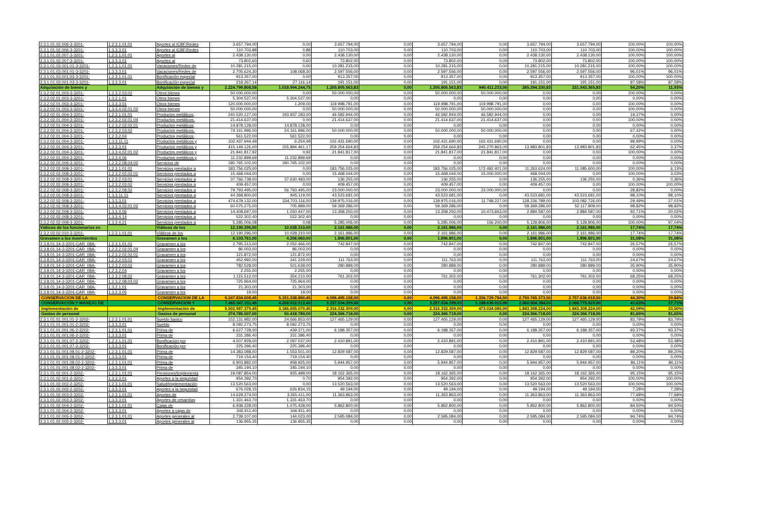| 2.3.1.01.02.006-3-3201- | 1.2.3.1.01.01 | Aportes al ICBF/Redes | 3.657.794,00 | 0,00 | 3.657.794,00 | 0,00 | 3.657.794,00 | 0,00 | 3.657.794,00 | 3.657.794,00 | 100,00% | 100,00% |
| 2.3.1.01.02.006-3-3201- | 1.3.3.3.01 | Aportes al ICBF/Redes | 110.703,88 | 0,88 | 110.703,00 | 0,00 | 110.703,00 | 0,00 | 110.703,00 | 110.703,00 | 100,00% | 100,00% |
| 2.3.1.01.02.007-3-3201- | 1.2.3.1.01.01 | Aportes al | 2.438.130,00 | 0,00 | 2.438.130,00 | 0,00 | 2.438.130,00 | 0,00 | 2.438.130,00 | 2.438.130,00 | 100,00% | 100,00% |
| 2.3.1.01.02.007-3-3201- | 1.3.3.3.01 | Aportes al | 73.802,60 | 0,60 | 73.802,00 | 0,00 | 73.802,00 | 0,00 | 73.802,00 | 73.802,00 | 100,00% | 100,00% |
| 2.3.1.01.03.001.01-3-3201- | 1.2.3.1.01.01 | Vacaciones/Redes de | 10.281.215,00 | 0,00 | 10.281.215,00 | 0,00 | 10.281.215,00 | 0,00 | 10.281.215,00 | 10.281.215,00 | 100,00% | 100,00% |
| 2.3.1.01.03.001.01-3-3201- | 1.3.3.3.01 | Vacaciones/Redes de | 2.705.624,30 | 108.068,30 | 2.597.556,00 | 0,00 | 2.597.556,00 | 0,00 | 2.597.556,00 | 2.597.556,00 | 96,01% | 96,01% |
| 2.3.1.01.03.001.03-3-3201- | 1.2.3.1.01.01 | Bonificación especial | 913.357,00 | 0,00 | 913.357,00 | 0,00 | 913.357,00 | 0,00 | 913.357,00 | 913.357,00 | 100,00% | 100,00% |
| 2.3.1.01.03.001.03-3-3201- | 1.3.3.3.01 | Bonificación especial | 218.267,14 | 27.116,14 | 191.151,00 | 0,00 | 191.151,00 | 0,00 | 191.151,00 | 191.151,00 | 87,58% | 87,58% |
| Adquisición de bienes y | | Adquisición de bienes y | 2.224.799.808,58 | 1.018.994.244,75 | 1.205.805.563,83 | 0,00 | 1.205.805.563,83 | 940.411.233,00 | 265.394.330,83 | 231.943.365,83 | 54,20% | 11,93% |
| 2.3.2.02.01.003-3-3201- | 1.2.3.2.03.02 | Otros bienes | 50.000.000,00 | 0,00 | 50.000.000,00 | 0,00 | 50.000.000,00 | 50.000.000,00 | 0,00 | 0,00 | 100,00% | 0,00% |
| 2.3.2.02.01.003-3-3201- | 1.3.2.1.01 | Otros bienes | 5.304.537,00 | 5.304.537,00 | 0,00 | 0,00 | 0,00 | 0,00 | 0,00 | 0,00 | 0,00% | 0,00% |
| 2.3.2.02.01.003-3-3201- | 1.3.3.3.01 | Otros bienes | 120.000.000,00 | 1.209,00 | 119.998.791,00 | 0,00 | 119.998.791,00 | 119.998.791,00 | 0,00 | 0,00 | 100,00% | 0,00% |
| 2.3.2.02.01.003-3-3201- | 1.3.3.4.02.01.02 | Otros bienes | 50.000.000,00 | 0,00 | 50.000.000,00 | 0,00 | 50.000.000,00 | 50.000.000,00 | 0,00 | 0,00 | 100,00% | 0,00% |
| 2.3.2.02.01.004-3-3201- | 1.2.3.1.01.01 | Productos metálicos, | 240.520.127,00 | 193.937.183,00 | 46.582.944,00 | 0,00 | 46.582.944,00 | 46.582.944,00 | 0,00 | 0,00 | 19,37% | 0,00% |
| 2.3.2.02.01.004-3-3201- | 1.2.3.2.02.01.04 | Productos metálicos, | 21.414.637,00 | 0,00 | 21.414.637,00 | 0,00 | 21.414.637,00 | 21.414.637,00 | 0,00 | 0,00 | 100,00% | 0,00% |
| 2.3.2.02.01.004-3-3201- | 1.2.3.2.02.02.01 | Productos metálicos, | 14.878.128,00 | 14.878.128,00 | 0,00 | 0,00 | 0,00 | 0,00 | 0,00 | 0,00 | 0,00% | 0,00% |
| 2.3.2.02.01.004-3-3201- | 1.2.3.2.03.02 | Productos metálicos, | 74.161.996,00 | 24.161.996,00 | 50.000.000,00 | 0,00 | 50.000.000,00 | 50.000.000,00 | 0,00 | 0,00 | 67,42% | 0,00% |
| 2.3.2.02.01.004-3-3201- | 1.2.3.2.04 | Productos metálicos, | 561.522,00 | 561.522,00 | 0,00 | 0,00 | 0,00 | 0,00 | 0,00 | 0,00 | 0,00% | 0,00% |
| 2.3.2.02.01.004-3-3201- | 1.3.3.11.11 | Productos metálicos y | 102.437.944,49 | 6.254,49 | 102.431.690,00 | 0,00 | 102.431.690,00 | 102.431.690,00 | 0,00 | 0,00 | 99,99% | 0,00% |
| 2.3.2.02.01.004-3-3201- | 1.3.3.3.01 | Productos metálicos y | 415.149.126,00 | 155.894.461,17 | 259.254.664,83 | 0,00 | 259.254.664,83 | 245.270.863,00 | 13.983.801,83 | 13.983.801,83 | 62,45% | 3,37% |
| 2.3.2.02.01.004-3-3201- | 1.3.3.4.02.01.02 | Productos metálicos y | 21.841.817,92 | 0,92 | 21.841.817,00 | 0,00 | 21.841.817,00 | 21.841.817,00 | 0,00 | 0,00 | 100,00% | 0,00% |
| 2.3.2.02.01.004-3-3201- | 1.3.3.4.06 | Productos metálicos y | 11.232.899,69 | 11.232.899,69 | 0,00 | 0,00 | 0,00 | 0,00 | 0,00 | 0,00 | 0,00% | 0,00% |
| 2.3.2.02.02.006-3-3201- | 1.2.3.2.08.04.02 | Servicios de | 180.765.102,00 | 180.765.102,00 | 0,00 | 0,00 | 0,00 | 0,00 | 0,00 | 0,00 | 0,00% | 0,00% |
| 2.3.2.02.02.008-3-3201- | 1.2.3.1.01.01 | Servicios prestados a | 183.756.025,00 | 0,00 | 183.756.025,00 | 0,00 | 183.756.025,00 | 172.492.401,00 | 11.263.624,00 | 11.085.600,00 | 100,00% | 6,13% |
| 2.3.2.02.02.008-3-3201- | 1.2.3.2.02.02.01 | Servicios prestados a | 15.468.044,00 | 0,00 | 15.468.044,00 | 0,00 | 15.468.044,00 | 15.000.000,00 | 468.044,00 | 0,00 | 100,00% | 3,03% |
| 2.3.2.02.02.008-3-3201- | 1.2.3.2.03.01 | Servicios prestados a | 37.766.738,00 | 37.630.483,00 | 136.255,00 | 0,00 | 136.255,00 | 0,00 | 136.255,00 | 136.255,00 | 0,36% | 0,36% |
| 2.3.2.02.02.008-3-3201- | 1.2.3.2.03.02 | Servicios prestados a | 409.457,00 | 0,00 | 409.457,00 | 0,00 | 409.457,00 | 0,00 | 409.457,00 | 0,00 | 100,00% | 100,00% |
| 2.3.2.02.02.008-3-3201- | 1.2.3.2.08.02 | Servicios prestados a | 79.793.495,00 | 56.793.495,00 | 23.000.000,00 | 0,00 | 23.000.000,00 | 23.000.000,00 | 0,00 | 0,00 | 28,82% | 0,00% |
| 2.3.2.02.02.008-3-3201- | 1.3.3.11.11 | Servicios prestados a | 44.368.800,00 | 845.119,00 | 43.523.681,00 | 0,00 | 43.523.681,00 | 0,00 | 43.523.681,00 | 43.523.681,00 | 98,10% | 98,10% |
| 2.3.2.02.02.008-3-3201- | 1.3.3.3.01 | Servicios prestados a | 474.678.132,00 | 334.703.116,00 | 139.975.016,00 | 0,00 | 139.975.016,00 | 11.748.227,00 | 128.226.789,00 | 103.082.726,00 | 29,49% | 27,01% |
| 2.3.2.02.02.008-3-3201- | 1.3.3.4.02.01.02 | Servicios prestados a | 60.075.275,00 | 705.989,00 | 59.369.286,00 | 0,00 | 59.369.286,00 | 0,00 | 59.369.286,00 | 52.117.909,00 | 98,82% | 98,82% |
| 2.3.2.02.02.008-3-3201- | 1.3.3.4.06 | Servicios prestados a | 14.408.697,00 | 1.050.447,00 | 13.358.250,00 | 0,00 | 13.358.250,00 | 10.473.663,00 | 2.884.587,00 | 2.884.587,00 | 92,71% | 20,02% |
| 2.3.2.02.02.008-3-3201- | 1.3.3.4.14 | Servicios prestados a | 522.302,40 | 522.302,40 | 0,00 | 0,00 | 0,00 | 0,00 | 0,00 | 0,00 | 0,00% | 0,00% |
| 2.3.2.02.02.008-3-3201- | 1.3.3.4.21 | Servicios prestados a | 5.285.006,08 | 0,08 | 5.285.006,00 | 0,00 | 5.285.006,00 | 156.200,00 | 5.128.806,00 | 5.128.806,00 | 100,00% | 97,04% |
| Viáticos de los funcionarios en | | Viáticos de los | 12.190.296,00 | 10.028.310,00 | 2.161.986,00 | 0,00 | 2.161.986,00 | 0,00 | 2.161.986,00 | 2.161.986,00 | 17,74% | 17,74% |
| 2.3.2.02.02.010-3-3201- | 1.2.3.1.01.01 | Viáticos de los | 12.190.296,00 | 10.028.310,00 | 2.161.986,00 | 0,00 | 2.161.986,00 | 0,00 | 2.161.986,00 | 2.161.986,00 | 17,74% | 17,74% |
| Gravamen a los movimientos | | Gravamen a los | 6.103.761,00 | 4.206.960,00 | 1.896.801,00 | 0,00 | 1.896.801,00 | 0,00 | 1.896.801,00 | 1.896.801,00 | 31,08% | 31,08% |
| 2.3.8.01.14-3-3201-CAR_08A- | 1.2.3.1.01.01 | Gravamen a los | 2.795.313,00 | 2.052.466,00 | 742.847,00 | 0,00 | 742.847,00 | 0,00 | 742.847,00 | 742.847,00 | 26,57% | 26,57% |
| 2.3.8.01.14-3-3201-CAR_08A- | 1.2.3.2.02.01.04 | Gravamen a los | 86.003,00 | 86.003,00 | 0,00 | 0,00 | 0,00 | 0,00 | 0,00 | 0,00 | 0,00% | 0,00% |
| 2.3.8.01.14-3-3201-CAR_08A- | 1.2.3.2.02.02.01 | Gravamen a los | 121.872,00 | 121.872,00 | 0,00 | 0,00 | 0,00 | 0,00 | 0,00 | 0,00 | 0,00% | 0,00% |
| 2.3.8.01.14-3-3201-CAR_08A- | 1.2.3.2.03.01 | Gravamen a los | 452.992,00 | 341.229,00 | 111.763,00 | 0,00 | 111.763,00 | 0,00 | 111.763,00 | 111.763,00 | 24,67% | 24,67% |
| 2.3.8.01.14-3-3201-CAR_08A- | 1.2.3.2.03.02 | Gravamen a los | 782.528,00 | 501.639,00 | 280.889,00 | 0,00 | 280.889,00 | 0,00 | 280.889,00 | 280.889,00 | 35,90% | 35,90% |
| 2.3.8.01.14-3-3201-CAR_08A- | 1.2.3.2.04 | Gravamen a los | 2.255,00 | 2.255,00 | 0,00 | 0,00 | 0,00 | 0,00 | 0,00 | 0,00 | 0,00% | 0,00% |
| 2.3.8.01.14-3-3201-CAR_08A- | 1.2.3.2.08.02 | Gravamen a los | 1.115.512,00 | 354.210,00 | 761.302,00 | 0,00 | 761.302,00 | 0,00 | 761.302,00 | 761.302,00 | 68,25% | 68,25% |
| 2.3.8.01.14-3-3201-CAR_08A- | 1.2.3.2.08.04.02 | Gravamen a los | 725.964,00 | 725.964,00 | 0,00 | 0,00 | 0,00 | 0,00 | 0,00 | 0,00 | 0,00% | 0,00% |
| 2.3.8.01.14-3-3201-CAR_08A- | 1.3.2.1.01 | Gravamen a los | 21.303,00 | 21.303,00 | 0,00 | 0,00 | 0,00 | 0,00 | 0,00 | 0,00 | 0,00% | 0,00% |
| 2.3.8.01.14-3-3201-CAR_08A- | 1.3.2.3.05 | Gravamen a los | 19,00 | 19,00 | 0,00 | 0,00 | 0,00 | 0,00 | 0,00 | 0,00 | 0,00% | 0,00% |
| CONSERVACION DE LA | | CONSERVACION DE LA | 9.247.834.008,45 | 5.151.338.850,45 | 4.096.495.158,00 | 0,00 | 4.096.495.158,00 | 1.336.729.784,50 | 2.759.765.373,50 | 2.757.636.918,50 | 44,30% | 29,84% |
| CONSERVACIÓN Y MANEJO DE | | CONSERVACIÓN Y | 7.465.547.311,45 | 4.208.012.912,45 | 3.257.534.399,00 | 0,00 | 3.257.534.399,00 | 1.188.630.015,00 | 2.068.904.384,00 | 2.066.775.929,00 | 43,63% | 27,71% |
| Implementación de | | Implementación de | 5.502.987.379,45 | 3.186.655.070,45 | 2.316.332.309,00 | 0,00 | 2.316.332.309,00 | 473.024.085,00 | 1.843.308.224,00 | 1.843.308.224,00 | 42,09% | 33,50% |
| Gastos de personal | | Gastos de personal | 274.785.507,00 | 50.418.789,00 | 224.366.718,00 | 0,00 | 224.366.718,00 | 0,00 | 224.366.718,00 | 224.366.718,00 | 81,65% | 81,65% |
| 2.3.1.01.01.001.01-2-3202- | 1.2.3.1.01.01 | Sueldo basico | 152.131.982,00 | 24.666.853,00 | 127.465.129,00 | 0,00 | 127.465.129,00 | 0,00 | 127.465.129,00 | 127.465.129,00 | 83,79% | 83,79% |
| 2.3.1.01.01.001.01-2-3202- | 1.3.3.3.01 | Sueldo | 8.092.273,75 | 8.092.273,75 | 0,00 | 0,00 | 0,00 | 0,00 | 0,00 | 0,00 | 0,00% | 0,00% |
| 2.3.1.01.01.001.06-2-3202- | 1.2.3.1.01.01 | Prima de | 6.627.728,00 | 439.371,00 | 6.188.357,00 | 0,00 | 6.188.357,00 | 0,00 | 6.188.357,00 | 6.188.357,00 | 93,37% | 93,37% |
| 2.3.1.01.01.001.06-2-3202- | 1.3.3.3.01 | Prima de | 331.386,40 | 331.386,40 | 0,00 | 0,00 | 0,00 | 0,00 | 0,00 | 0,00 | 0,00% | 0,00% |
| 2.3.1.01.01.001.07-2-3202- | 1.2.3.1.01.01 | Bonificacion por | 4.507.928,00 | 2.097.037,00 | 2.410.891,00 | 0,00 | 2.410.891,00 | 0,00 | 2.410.891,00 | 2.410.891,00 | 53,48% | 53,48% |
| 2.3.1.01.01.001.07-2-3202- | 1.3.3.3.01 | Bonificación por | 225.396,40 | 225.396,40 | 0,00 | 0,00 | 0,00 | 0,00 | 0,00 | 0,00 | 0,00% | 0,00% |
| 2.3.1.01.01.001.08.01-2-3202- | 1.2.3.1.01.01 | Prima de | 14.383.088,00 | 1.553.501,00 | 12.829.587,00 | 0,00 | 12.829.587,00 | 0,00 | 12.829.587,00 | 12.829.587,00 | 89,20% | 89,20% |
| 2.3.1.01.01.001.08.01-2-3202- | 1.3.3.3.01 | Prima de | 719.154,40 | 719.154,40 | 0,00 | 0,00 | 0,00 | 0,00 | 0,00 | 0,00 | 0,00% | 0,00% |
| 2.3.1.01.01.001.08.02-2-3202- | 1.2.3.1.01.01 | Prima de | 6.903.882,00 | 958.925,00 | 5.944.957,00 | 0,00 | 5.944.957,00 | 0,00 | 5.944.957,00 | 5.944.957,00 | 86,11% | 86,11% |
| 2.3.1.01.01.001.08.02-2-3202- | 1.3.3.3.01 | Prima de | 345.194,10 | 345.194,10 | 0,00 | 0,00 | 0,00 | 0,00 | 0,00 | 0,00 | 0,00% | 0,00% |
| 2.3.1.01.02.001-2-3202- | 1.2.3.1.01.01 | Pensiones/Implementa | 19.087.854,00 | 925.489,00 | 18.162.365,00 | 0,00 | 18.162.365,00 | 0,00 | 18.162.365,00 | 18.162.365,00 | 95,15% | 95,15% |
| 2.3.1.01.02.001-2-3202- | 1.3.3.3.01 | Aportes a la seguridad | 954.392,70 | 0,70 | 954.392,00 | 0,00 | 954.392,00 | 0,00 | 954.392,00 | 954.392,00 | 100,00% | 100,00% |
| 2.3.1.01.02.002-2-3202- | 1.2.3.1.01.01 | Salud/Implementación | 13.520.563,00 | 0,00 | 13.520.563,00 | 0,00 | 13.520.563,00 | 0,00 | 13.520.563,00 | 13.520.563,00 | 100,00% | 100,00% |
| 2.3.1.01.02.002-2-3202- | 1.3.3.3.01 | Aportes a la seguridad | 676.028,15 | 626.834,15 | 49.194,00 | 0,00 | 49.194,00 | 0,00 | 49.194,00 | 49.194,00 | 7,28% | 7,28% |
| 2.3.1.01.02.003-2-3202- | 1.2.3.1.01.01 | Aportes de | 14.629.274,00 | 3.265.411,00 | 11.363.863,00 | 0,00 | 11.363.863,00 | 0,00 | 11.363.863,00 | 11.363.863,00 | 77,68% | 77,68% |
| 2.3.1.01.02.003-2-3202- | 1.3.3.3.01 | Aportes de cesantías | 1.331.463,70 | 1.331.463,70 | 0,00 | 0,00 | 0,00 | 0,00 | 0,00 | 0,00 | 0,00% | 0,00% |
| 2.3.1.01.02.004-2-3202- | 1.2.3.1.01.01 | Cajas de | 6.938.228,00 | 1.075.428,00 | 5.862.800,00 | 0,00 | 5.862.800,00 | 0,00 | 5.862.800,00 | 5.862.800,00 | 84,50% | 84,50% |
| 2.3.1.01.02.004-2-3202- | 1.3.3.3.01 | Aportes a cajas de | 346.911,40 | 346.911,40 | 0,00 | 0,00 | 0,00 | 0,00 | 0,00 | 0,00 | 0,00% | 0,00% |
| 2.3.1.01.02.005-2-3202- | 1.2.3.1.01.01 | Aportes generales al | 2.739.107,00 | 144.023,00 | 2.595.084,00 | 0,00 | 2.595.084,00 | 0,00 | 2.595.084,00 | 2.595.084,00 | 94,74% | 94,74% |
| 2.3.1.01.02.005-2-3202- | 1.3.3.3.01 | Aportes generales al | 136.955,35 | 136.955,35 | 0,00 | 0,00 | 0,00 | 0,00 | 0,00 | 0,00 | 0,00% | 0,00% |